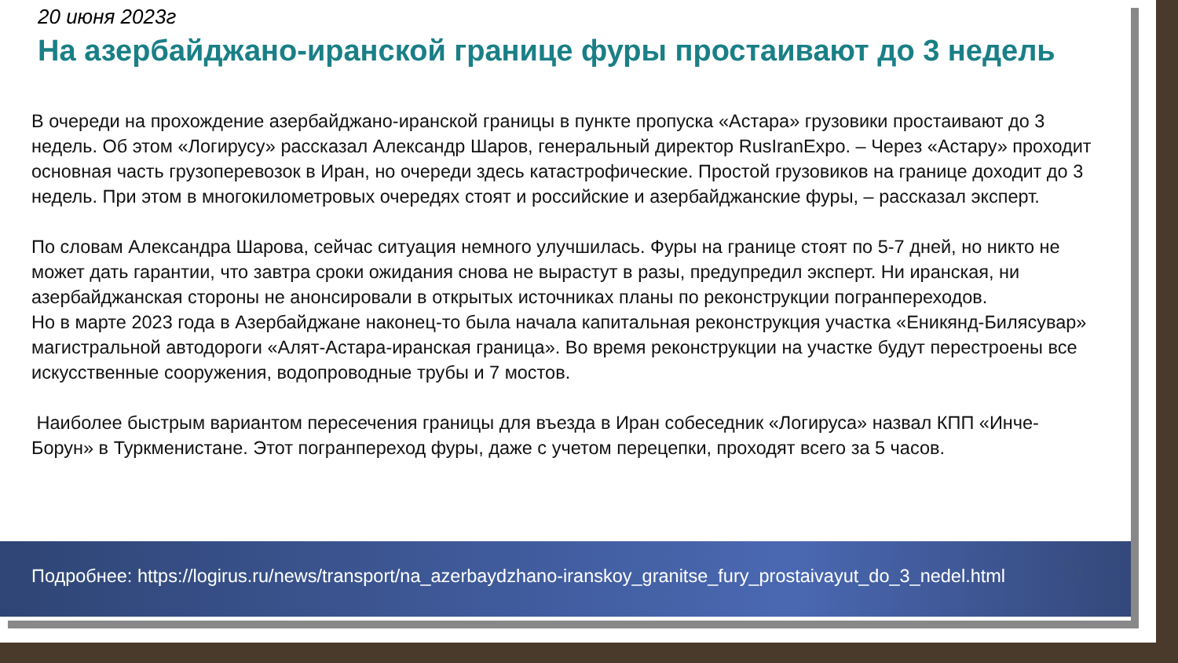20 июня 2023г
На азербайджано-иранской границе фуры простаивают до 3 недель
В очереди на прохождение азербайджано-иранской границы в пункте пропуска «Астара» грузовики простаивают до 3 недель. Об этом «Логирусу» рассказал Александр Шаров, генеральный директор RusIranExpo. – Через «Астару» проходит основная часть грузоперевозок в Иран, но очереди здесь катастрофические. Простой грузовиков на границе доходит до 3 недель. При этом в многокилометровых очередях стоят и российские и азербайджанские фуры, – рассказал эксперт.
По словам Александра Шарова, сейчас ситуация немного улучшилась. Фуры на границе стоят по 5-7 дней, но никто не может дать гарантии, что завтра сроки ожидания снова не вырастут в разы, предупредил эксперт. Ни иранская, ни азербайджанская стороны не анонсировали в открытых источниках планы по реконструкции погранпереходов.
Но в марте 2023 года в Азербайджане наконец-то была начала капитальная реконструкция участка «Еникянд-Билясувар» магистральной автодороги «Алят-Астара-иранская граница». Во время реконструкции на участке будут перестроены все искусственные сооружения, водопроводные трубы и 7 мостов.
Наиболее быстрым вариантом пересечения границы для въезда в Иран собеседник «Логируса» назвал КПП «Инче-Борун» в Туркменистане. Этот погранпереход фуры, даже с учетом перецепки, проходят всего за 5 часов.
Подробнее: https://logirus.ru/news/transport/na_azerbaydzhano-iranskoy_granitse_fury_prostaivayut_do_3_nedel.html 9